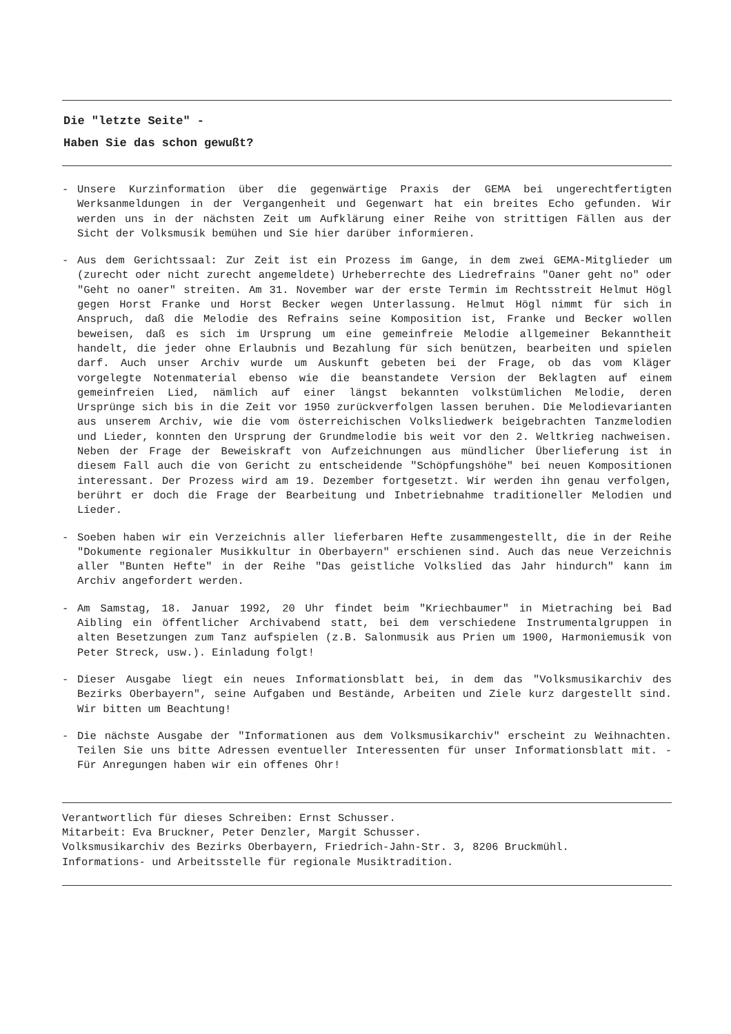Die "letzte Seite" -
Haben Sie das schon gewußt?
- Unsere Kurzinformation über die gegenwärtige Praxis der GEMA bei ungerechtfertigten Werksanmeldungen in der Vergangenheit und Gegenwart hat ein breites Echo gefunden. Wir werden uns in der nächsten Zeit um Aufklärung einer Reihe von strittigen Fällen aus der Sicht der Volksmusik bemühen und Sie hier darüber informieren.
- Aus dem Gerichtssaal: Zur Zeit ist ein Prozess im Gange, in dem zwei GEMA-Mitglieder um (zurecht oder nicht zurecht angemeldete) Urheberrechte des Liedrefrains "Oaner geht no" oder "Geht no oaner" streiten. Am 31. November war der erste Termin im Rechtsstreit Helmut Högl gegen Horst Franke und Horst Becker wegen Unterlassung. Helmut Högl nimmt für sich in Anspruch, daß die Melodie des Refrains seine Komposition ist, Franke und Becker wollen beweisen, daß es sich im Ursprung um eine gemeinfreie Melodie allgemeiner Bekanntheit handelt, die jeder ohne Erlaubnis und Bezahlung für sich benützen, bearbeiten und spielen darf. Auch unser Archiv wurde um Auskunft gebeten bei der Frage, ob das vom Kläger vorgelegte Notenmaterial ebenso wie die beanstandete Version der Beklagten auf einem gemeinfreien Lied, nämlich auf einer längst bekannten volkstümlichen Melodie, deren Ursprünge sich bis in die Zeit vor 1950 zurückverfolgen lassen beruhen. Die Melodievarianten aus unserem Archiv, wie die vom österreichischen Volksliedwerk beigebrachten Tanzmelodien und Lieder, konnten den Ursprung der Grundmelodie bis weit vor den 2. Weltkrieg nachweisen. Neben der Frage der Beweiskraft von Aufzeichnungen aus mündlicher Überlieferung ist in diesem Fall auch die von Gericht zu entscheidende "Schöpfungshöhe" bei neuen Kompositionen interessant. Der Prozess wird am 19. Dezember fortgesetzt. Wir werden ihn genau verfolgen, berührt er doch die Frage der Bearbeitung und Inbetriebnahme traditioneller Melodien und Lieder.
- Soeben haben wir ein Verzeichnis aller lieferbaren Hefte zusammengestellt, die in der Reihe "Dokumente regionaler Musikkultur in Oberbayern" erschienen sind. Auch das neue Verzeichnis aller "Bunten Hefte" in der Reihe "Das geistliche Volkslied das Jahr hindurch" kann im Archiv angefordert werden.
- Am Samstag, 18. Januar 1992, 20 Uhr findet beim "Kriechbaumer" in Mietraching bei Bad Aibling ein öffentlicher Archivabend statt, bei dem verschiedene Instrumentalgruppen in alten Besetzungen zum Tanz aufspielen (z.B. Salonmusik aus Prien um 1900, Harmoniemusik von Peter Streck, usw.). Einladung folgt!
- Dieser Ausgabe liegt ein neues Informationsblatt bei, in dem das "Volksmusikarchiv des Bezirks Oberbayern", seine Aufgaben und Bestände, Arbeiten und Ziele kurz dargestellt sind. Wir bitten um Beachtung!
- Die nächste Ausgabe der "Informationen aus dem Volksmusikarchiv" erscheint zu Weihnachten. Teilen Sie uns bitte Adressen eventueller Interessenten für unser Informationsblatt mit. - Für Anregungen haben wir ein offenes Ohr!
Verantwortlich für dieses Schreiben: Ernst Schusser.
Mitarbeit: Eva Bruckner, Peter Denzler, Margit Schusser.
Volksmusikarchiv des Bezirks Oberbayern, Friedrich-Jahn-Str. 3, 8206 Bruckmühl.
Informations- und Arbeitsstelle für regionale Musiktradition.